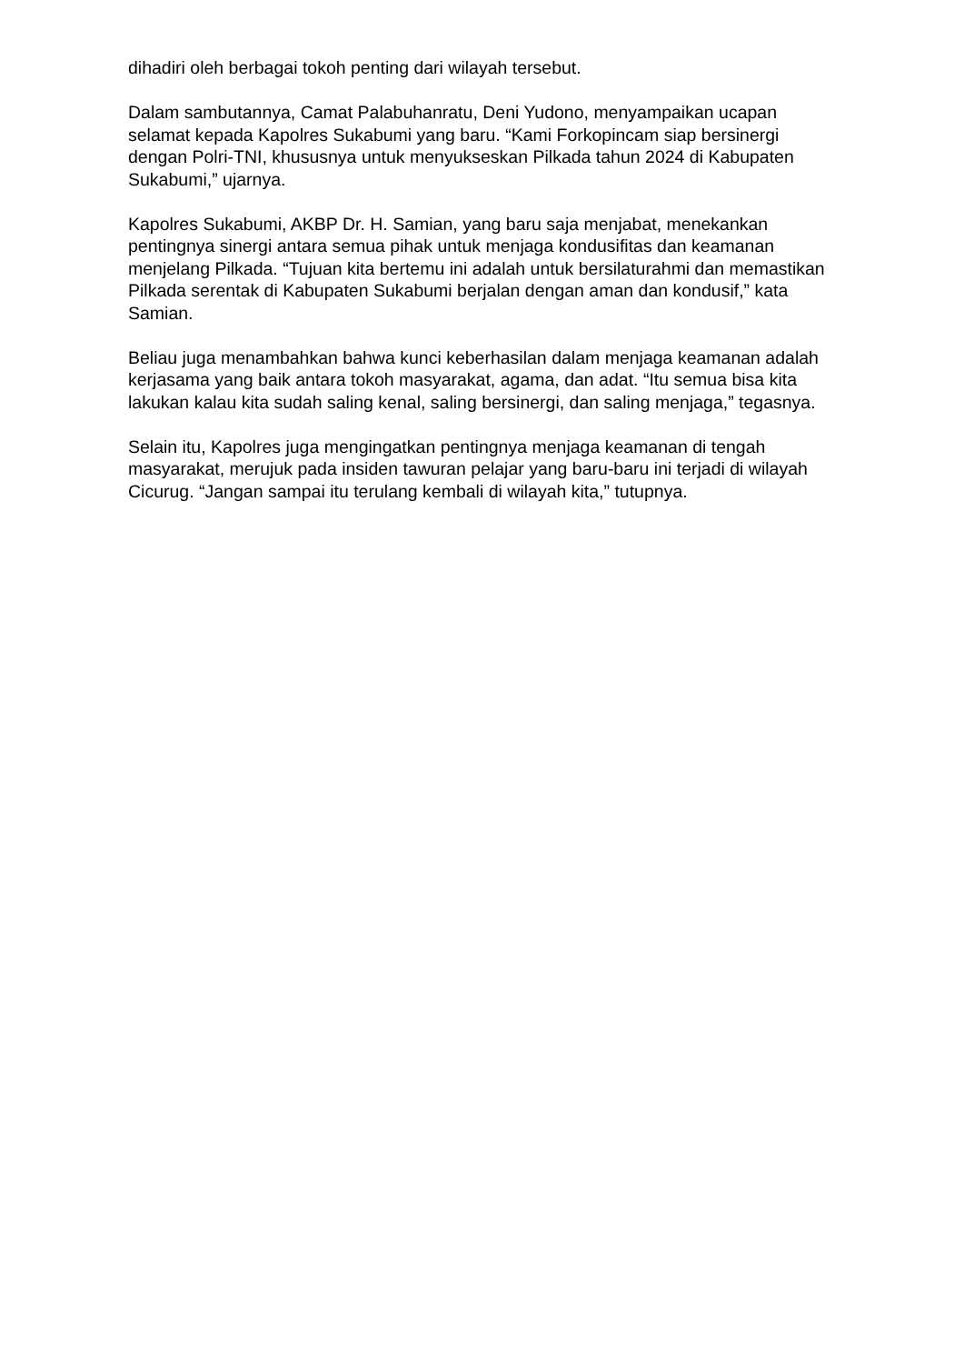dihadiri oleh berbagai tokoh penting dari wilayah tersebut.
Dalam sambutannya, Camat Palabuhanratu, Deni Yudono, menyampaikan ucapan selamat kepada Kapolres Sukabumi yang baru. “Kami Forkopincam siap bersinergi dengan Polri-TNI, khususnya untuk menyukseskan Pilkada tahun 2024 di Kabupaten Sukabumi,” ujarnya.
Kapolres Sukabumi, AKBP Dr. H. Samian, yang baru saja menjabat, menekankan pentingnya sinergi antara semua pihak untuk menjaga kondusifitas dan keamanan menjelang Pilkada. “Tujuan kita bertemu ini adalah untuk bersilaturahmi dan memastikan Pilkada serentak di Kabupaten Sukabumi berjalan dengan aman dan kondusif,” kata Samian.
Beliau juga menambahkan bahwa kunci keberhasilan dalam menjaga keamanan adalah kerjasama yang baik antara tokoh masyarakat, agama, dan adat. “Itu semua bisa kita lakukan kalau kita sudah saling kenal, saling bersinergi, dan saling menjaga,” tegasnya.
Selain itu, Kapolres juga mengingatkan pentingnya menjaga keamanan di tengah masyarakat, merujuk pada insiden tawuran pelajar yang baru-baru ini terjadi di wilayah Cicurug. “Jangan sampai itu terulang kembali di wilayah kita,” tutupnya.